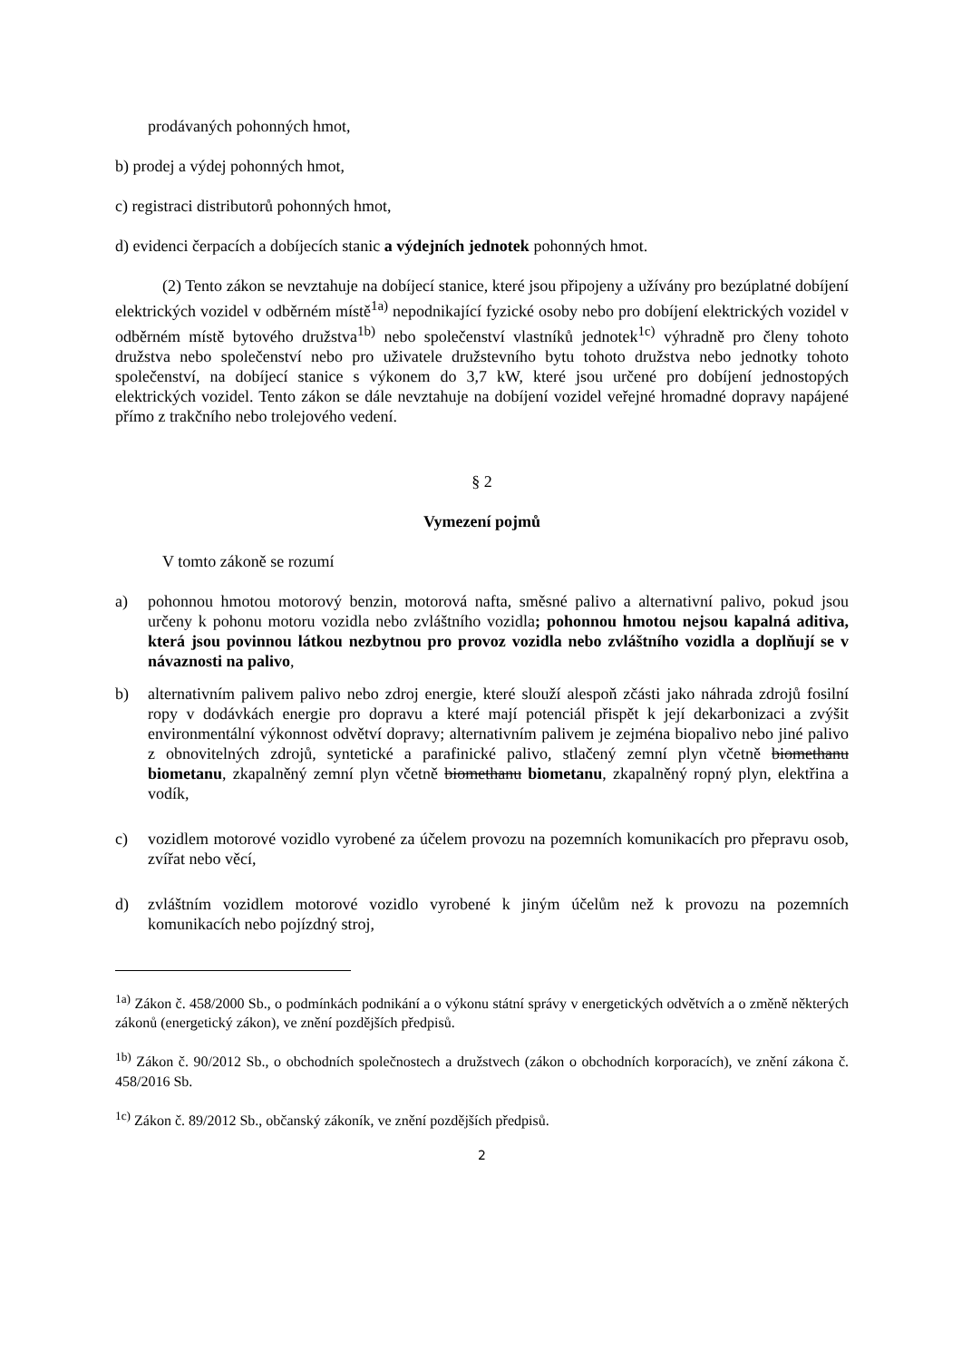prodávaných pohonných hmot,
b) prodej a výdej pohonných hmot,
c) registraci distributorů pohonných hmot,
d) evidenci čerpacích a dobíjecích stanic a výdejních jednotek pohonných hmot.
(2) Tento zákon se nevztahuje na dobíjecí stanice, které jsou připojeny a užívány pro bezúplatné dobíjení elektrických vozidel v odběrném místě<sup>1a)</sup> nepodnikající fyzické osoby nebo pro dobíjení elektrických vozidel v odběrném místě bytového družstva<sup>1b)</sup> nebo společenství vlastníků jednotek<sup>1c)</sup> výhradně pro členy tohoto družstva nebo společenství nebo pro uživatele družstevního bytu tohoto družstva nebo jednotky tohoto společenství, na dobíjecí stanice s výkonem do 3,7 kW, které jsou určené pro dobíjení jednostopých elektrických vozidel. Tento zákon se dále nevztahuje na dobíjení vozidel veřejné hromadné dopravy napájené přímo z trakčního nebo trolejového vedení.
§ 2
Vymezení pojmů
V tomto zákoně se rozumí
a) pohonnou hmotou motorový benzin, motorová nafta, směsné palivo a alternativní palivo, pokud jsou určeny k pohonu motoru vozidla nebo zvláštního vozidla; pohonnou hmotou nejsou kapalná aditiva, která jsou povinnou látkou nezbytnou pro provoz vozidla nebo zvláštního vozidla a doplňují se v návaznosti na palivo,
b) alternativním palivem palivo nebo zdroj energie, které slouží alespoň zčásti jako náhrada zdrojů fosilní ropy v dodávkách energie pro dopravu a které mají potenciál přispět k její dekarbonizaci a zvýšit environmentální výkonnost odvětví dopravy; alternativním palivem je zejména biopalivo nebo jiné palivo z obnovitelných zdrojů, syntetické a parafinické palivo, stlačený zemní plyn včetně biomethanu biometanu, zkapalněný zemní plyn včetně biomethanu biometanu, zkapalněný ropný plyn, elektřina a vodík,
c) vozidlem motorové vozidlo vyrobené za účelem provozu na pozemních komunikacích pro přepravu osob, zvířat nebo věcí,
d) zvláštním vozidlem motorové vozidlo vyrobené k jiným účelům než k provozu na pozemních komunikacích nebo pojízdný stroj,
<sup>1a)</sup> Zákon č. 458/2000 Sb., o podmínkách podnikání a o výkonu státní správy v energetických odvětvích a o změně některých zákonů (energetický zákon), ve znění pozdějších předpisů.
<sup>1b)</sup> Zákon č. 90/2012 Sb., o obchodních společnostech a družstvech (zákon o obchodních korporacích), ve znění zákona č. 458/2016 Sb.
<sup>1c)</sup> Zákon č. 89/2012 Sb., občanský zákoník, ve znění pozdějších předpisů.
2